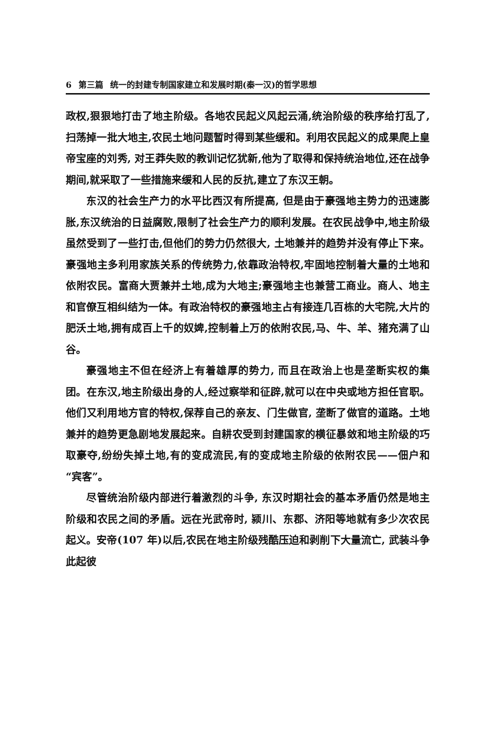6 第三篇 统一的封建专制国家建立和发展时期(秦一汉)的哲学思想
政权,狠狠地打击了地主阶级。各地农民起义风起云涌,统治阶级的秩序给打乱了,扫荡掉一批大地主,农民土地问题暂时得到某些缓和。利用农民起义的成果爬上皇帝宝座的刘秀, 对王莽失败的教训记忆犹新,他为了取得和保持统治地位,还在战争期间,就采取了一些措施来缓和人民的反抗,建立了东汉王朝。
东汉的社会生产力的水平比西汉有所提高, 但是由于豪强地主势力的迅速膨胀,东汉统治的日益腐败,限制了社会生产力的顺利发展。在农民战争中,地主阶级虽然受到了一些打击,但他们的势力仍然很大, 土地兼并的趋势并没有停止下来。豪强地主多利用家族关系的传统势力,依靠政治特权,牢固地控制着大量的土地和依附农民。富商大贾兼并土地,成为大地主;豪强地主也兼营工商业。商人、地主和官僚互相纠结为一体。有政治特权的豪强地主占有接连几百栋的大宅院,大片的肥沃土地,拥有成百上千的奴婢,控制着上万的依附农民,马、牛、羊、猪充满了山谷。
豪强地主不但在经济上有着雄厚的势力, 而且在政治上也是垄断实权的集团。在东汉,地主阶级出身的人,经过察举和征辟,就可以在中央或地方担任官职。他们又利用地方官的特权,保荐自己的亲友、门生做官, 垄断了做官的道路。土地兼并的趋势更急剧地发展起来。自耕农受到封建国家的横征暴敛和地主阶级的巧取豪夺,纷纷失掉土地,有的变成流民,有的变成地主阶级的依附农民——佃户和“宾客”。
尽管统治阶级内部进行着激烈的斗争, 东汉时期社会的基本矛盾仍然是地主阶级和农民之间的矛盾。远在光武帝时, 颍川、东郡、济阳等地就有多少次农民起义。安帝(107 年)以后,农民在地主阶级残酷压迫和剥削下大量流亡, 武装斗争此起彼